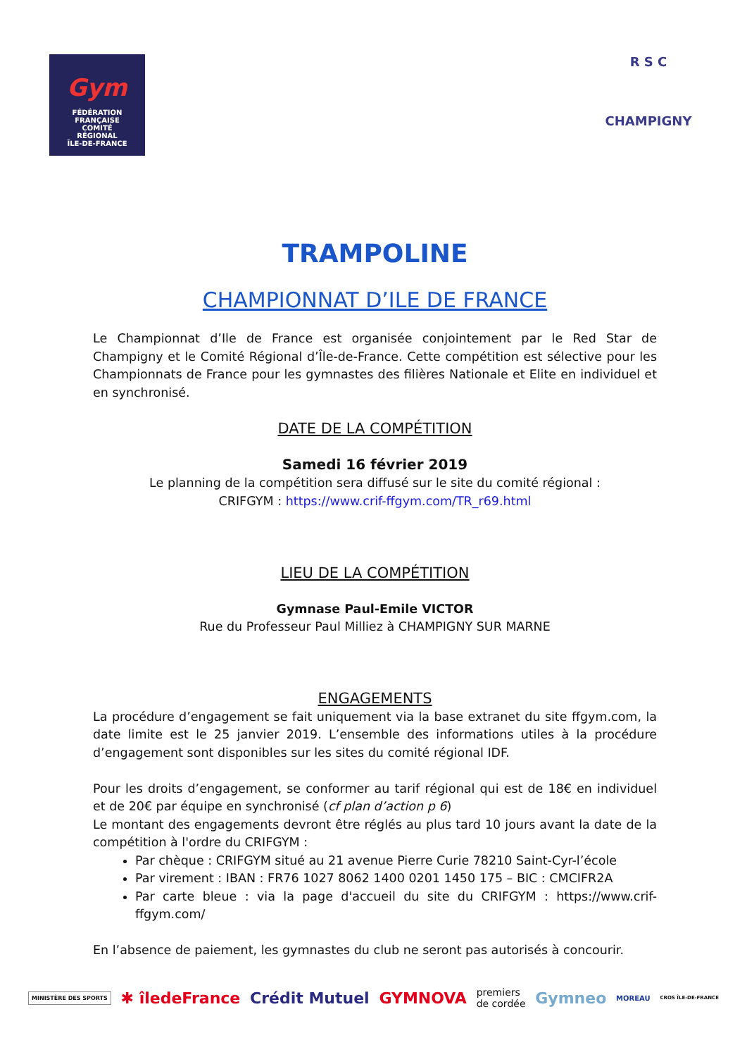Gym
FÉDÉRATION FRANÇAISE
COMITÉ
RÉGIONAL
ÎLE-DE-FRANCE
R S C
CHAMPIGNY
TRAMPOLINE
CHAMPIONNAT D’ILE DE FRANCE
Le Championnat d’Ile de France est organisée conjointement par le Red Star de Champigny et le Comité Régional d’Île-de-France. Cette compétition est sélective pour les Championnats de France pour les gymnastes des filières Nationale et Elite en individuel et en synchronisé.
DATE DE LA COMPÉTITION
Samedi 16 février 2019
Le planning de la compétition sera diffusé sur le site du comité régional :
CRIFGYM : https://www.crif-ffgym.com/TR_r69.html
LIEU DE LA COMPÉTITION
Gymnase Paul-Emile VICTOR
Rue du Professeur Paul Milliez à CHAMPIGNY SUR MARNE
ENGAGEMENTS
La procédure d’engagement se fait uniquement via la base extranet du site ffgym.com, la date limite est le 25 janvier 2019. L’ensemble des informations utiles à la procédure d’engagement sont disponibles sur les sites du comité régional IDF.
Pour les droits d’engagement, se conformer au tarif régional qui est de 18€ en individuel et de 20€ par équipe en synchronisé (cf plan d’action p 6)
Le montant des engagements devront être réglés au plus tard 10 jours avant la date de la compétition à l'ordre du CRIFGYM :
Par chèque : CRIFGYM situé au 21 avenue Pierre Curie 78210 Saint-Cyr-l’école
Par virement : IBAN : FR76 1027 8062 1400 0201 1450 175 – BIC : CMCIFR2A
Par carte bleue : via la page d'accueil du site du CRIFGYM : https://www.crif-ffgym.com/
En l’absence de paiement, les gymnastes du club ne seront pas autorisés à concourir.
MINISTÈRE DES SPORTS ✱ îledeFrance Crédit Mutuel GYMNOVA premiers
de cordée Gymneo MOREAU CROS ÎLE-DE-FRANCE